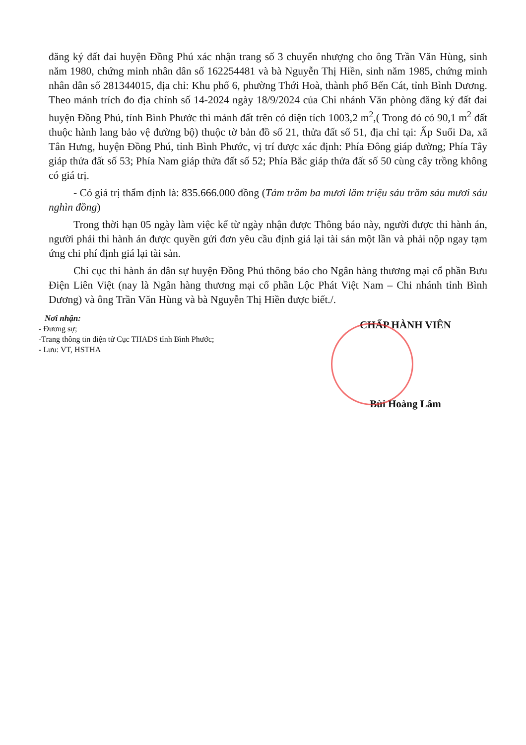đăng ký đất đai huyện Đồng Phú xác nhận trang số 3 chuyển nhượng cho ông Trần Văn Hùng, sinh năm 1980, chứng minh nhân dân số 162254481 và bà Nguyễn Thị Hiền, sinh năm 1985, chứng minh nhân dân số 281344015, địa chỉ: Khu phố 6, phường Thới Hoà, thành phố Bến Cát, tỉnh Bình Dương. Theo mảnh trích đo địa chính số 14-2024 ngày 18/9/2024 của Chi nhánh Văn phòng đăng ký đất đai huyện Đồng Phú, tỉnh Bình Phước thì mảnh đất trên có diện tích 1003,2 m<sup>2</sup>,( Trong đó có 90,1 m<sup>2</sup> đất thuộc hành lang bảo vệ đường bộ) thuộc tờ bản đồ số 21, thửa đất số 51, địa chỉ tại: Ấp Suối Da, xã Tân Hưng, huyện Đồng Phú, tỉnh Bình Phước, vị trí được xác định: Phía Đông giáp đường; Phía Tây giáp thửa đất số 53; Phía Nam giáp thửa đất số 52; Phía Bắc giáp thửa đất số 50 cùng cây trồng không có giá trị.
- Có giá trị thẩm định là: 835.666.000 đồng (Tám trăm ba mươi lăm triệu sáu trăm sáu mươi sáu nghìn đồng)
Trong thời hạn 05 ngày làm việc kể từ ngày nhận được Thông báo này, người được thi hành án, người phải thi hành án được quyền gửi đơn yêu cầu định giá lại tài sản một lần và phải nộp ngay tạm ứng chi phí định giá lại tài sản.
Chi cục thi hành án dân sự huyện Đồng Phú thông báo cho Ngân hàng thương mại cổ phần Bưu Điện Liên Việt (nay là Ngân hàng thương mại cổ phần Lộc Phát Việt Nam – Chi nhánh tỉnh Bình Dương) và ông Trần Văn Hùng và bà Nguyễn Thị Hiền được biết./.
Nơi nhận:
- Đương sự;
-Trang thông tin điện tử Cục THADS tỉnh Bình Phước;
- Lưu: VT, HSTHA
CHẤP HÀNH VIÊN
Bùi Hoàng Lâm